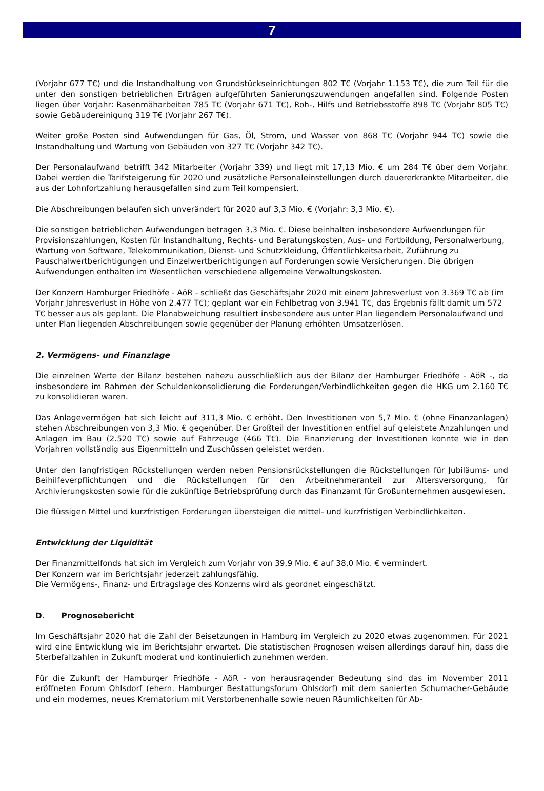7
(Vorjahr 677 T€) und die Instandhaltung von Grundstückseinrichtungen 802 T€ (Vorjahr 1.153 T€), die zum Teil für die unter den sonstigen betrieblichen Erträgen aufgeführten Sanierungszuwendungen angefallen sind. Folgende Posten liegen über Vorjahr: Rasenmäharbeiten 785 T€ (Vorjahr 671 T€), Roh-, Hilfs und Betriebsstoffe 898 T€ (Vorjahr 805 T€) sowie Gebäudereinigung 319 T€ (Vorjahr 267 T€).
Weiter große Posten sind Aufwendungen für Gas, Öl, Strom, und Wasser von 868 T€ (Vorjahr 944 T€) sowie die Instandhaltung und Wartung von Gebäuden von 327 T€ (Vorjahr 342 T€).
Der Personalaufwand betrifft 342 Mitarbeiter (Vorjahr 339) und liegt mit 17,13 Mio. € um 284 T€ über dem Vorjahr. Dabei werden die Tarifsteigerung für 2020 und zusätzliche Personaleinstellungen durch dauererkrankte Mitarbeiter, die aus der Lohnfortzahlung herausgefallen sind zum Teil kompensiert.
Die Abschreibungen belaufen sich unverändert für 2020 auf 3,3 Mio. € (Vorjahr: 3,3 Mio. €).
Die sonstigen betrieblichen Aufwendungen betragen 3,3 Mio. €. Diese beinhalten insbesondere Aufwendungen für Provisionszahlungen, Kosten für Instandhaltung, Rechts- und Beratungskosten, Aus- und Fortbildung, Personalwerbung, Wartung von Software, Telekommunikation, Dienst- und Schutzkleidung, Öffentlichkeitsarbeit, Zuführung zu Pauschalwertberichtigungen und Einzelwertberichtigungen auf Forderungen sowie Versicherungen. Die übrigen Aufwendungen enthalten im Wesentlichen verschiedene allgemeine Verwaltungskosten.
Der Konzern Hamburger Friedhöfe - AöR - schließt das Geschäftsjahr 2020 mit einem Jahresverlust von 3.369 T€ ab (im Vorjahr Jahresverlust in Höhe von 2.477 T€); geplant war ein Fehlbetrag von 3.941 T€, das Ergebnis fällt damit um 572 T€ besser aus als geplant. Die Planabweichung resultiert insbesondere aus unter Plan liegendem Personalaufwand und unter Plan liegenden Abschreibungen sowie gegenüber der Planung erhöhten Umsatzerlösen.
2. Vermögens- und Finanzlage
Die einzelnen Werte der Bilanz bestehen nahezu ausschließlich aus der Bilanz der Hamburger Friedhöfe - AöR -, da insbesondere im Rahmen der Schuldenkonsolidierung die Forderungen/Verbindlichkeiten gegen die HKG um 2.160 T€ zu konsolidieren waren.
Das Anlagevermögen hat sich leicht auf 311,3 Mio. € erhöht. Den Investitionen von 5,7 Mio. € (ohne Finanzanlagen) stehen Abschreibungen von 3,3 Mio. € gegenüber. Der Großteil der Investitionen entfiel auf geleistete Anzahlungen und Anlagen im Bau (2.520 T€) sowie auf Fahrzeuge (466 T€). Die Finanzierung der Investitionen konnte wie in den Vorjahren vollständig aus Eigenmitteln und Zuschüssen geleistet werden.
Unter den langfristigen Rückstellungen werden neben Pensionsrückstellungen die Rückstellungen für Jubiläums- und Beihilfeverpflichtungen und die Rückstellungen für den Arbeitnehmeranteil zur Altersversorgung, für Archivierungskosten sowie für die zukünftige Betriebsprüfung durch das Finanzamt für Großunternehmen ausgewiesen.
Die flüssigen Mittel und kurzfristigen Forderungen übersteigen die mittel- und kurzfristigen Verbindlichkeiten.
Entwicklung der Liquidität
Der Finanzmittelfonds hat sich im Vergleich zum Vorjahr von 39,9 Mio. € auf 38,0 Mio. € vermindert.
Der Konzern war im Berichtsjahr jederzeit zahlungsfähig.
Die Vermögens-, Finanz- und Ertragslage des Konzerns wird als geordnet eingeschätzt.
D. Prognosebericht
Im Geschäftsjahr 2020 hat die Zahl der Beisetzungen in Hamburg im Vergleich zu 2020 etwas zugenommen. Für 2021 wird eine Entwicklung wie im Berichtsjahr erwartet. Die statistischen Prognosen weisen allerdings darauf hin, dass die Sterbefallzahlen in Zukunft moderat und kontinuierlich zunehmen werden.
Für die Zukunft der Hamburger Friedhöfe - AöR - von herausragender Bedeutung sind das im November 2011 eröffneten Forum Ohlsdorf (ehern. Hamburger Bestattungsforum Ohlsdorf) mit dem sanierten Schumacher-Gebäude und ein modernes, neues Krematorium mit Verstorbenenhalle sowie neuen Räumlichkeiten für Ab-